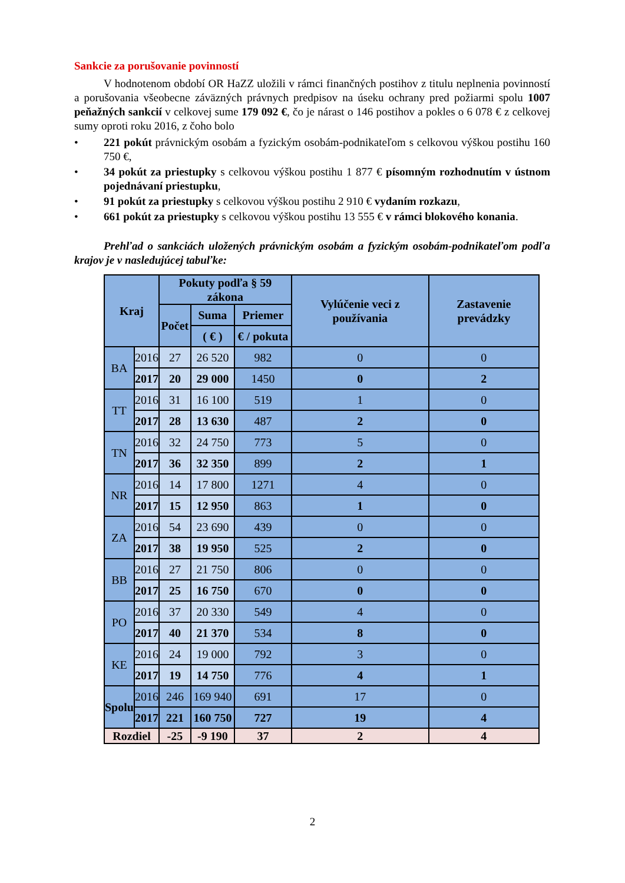Sankcie za porušovanie povinností
V hodnotenom období OR HaZZ uložili v rámci finančných postihov z titulu neplnenia povinností a porušovania všeobecne záväzných právnych predpisov na úseku ochrany pred požiarmi spolu 1007 peňažných sankcií v celkovej sume 179 092 €, čo je nárast o 146 postihov a pokles o 6 078 € z celkovej sumy oproti roku 2016, z čoho bolo
• 221 pokút právnickým osobám a fyzickým osobám-podnikateľom s celkovou výškou postihu 160 750 €,
• 34 pokút za priestupky s celkovou výškou postihu 1 877 € písomným rozhodnutím v ústnom pojednávaní priestupku,
• 91 pokút za priestupky s celkovou výškou postihu 2 910 € vydaním rozkazu,
• 661 pokút za priestupky s celkovou výškou postihu 13 555 € v rámci blokového konania.
Prehľad o sankciách uložených právnickým osobám a fyzickým osobám-podnikateľom podľa krajov je v nasledujúcej tabuľke:
| Kraj | | Pokuty podľa § 59 zákona | | | Vylúčenie veci z používania | Zastavenie prevádzky |
| --- | --- | --- | --- | --- | --- | --- |
| | | Počet | Suma | Priemer | | |
| | | | ( € ) | € / pokuta | | |
| BA | 2016 | 27 | 26 520 | 982 | 0 | 0 |
| | 2017 | 20 | 29 000 | 1450 | 0 | 2 |
| TT | 2016 | 31 | 16 100 | 519 | 1 | 0 |
| | 2017 | 28 | 13 630 | 487 | 2 | 0 |
| TN | 2016 | 32 | 24 750 | 773 | 5 | 0 |
| | 2017 | 36 | 32 350 | 899 | 2 | 1 |
| NR | 2016 | 14 | 17 800 | 1271 | 4 | 0 |
| | 2017 | 15 | 12 950 | 863 | 1 | 0 |
| ZA | 2016 | 54 | 23 690 | 439 | 0 | 0 |
| | 2017 | 38 | 19 950 | 525 | 2 | 0 |
| BB | 2016 | 27 | 21 750 | 806 | 0 | 0 |
| | 2017 | 25 | 16 750 | 670 | 0 | 0 |
| PO | 2016 | 37 | 20 330 | 549 | 4 | 0 |
| | 2017 | 40 | 21 370 | 534 | 8 | 0 |
| KE | 2016 | 24 | 19 000 | 792 | 3 | 0 |
| | 2017 | 19 | 14 750 | 776 | 4 | 1 |
| Spolu | 2016 | 246 | 169 940 | 691 | 17 | 0 |
| | 2017 | 221 | 160 750 | 727 | 19 | 4 |
| Rozdiel | | -25 | -9 190 | 37 | 2 | 4 |
2